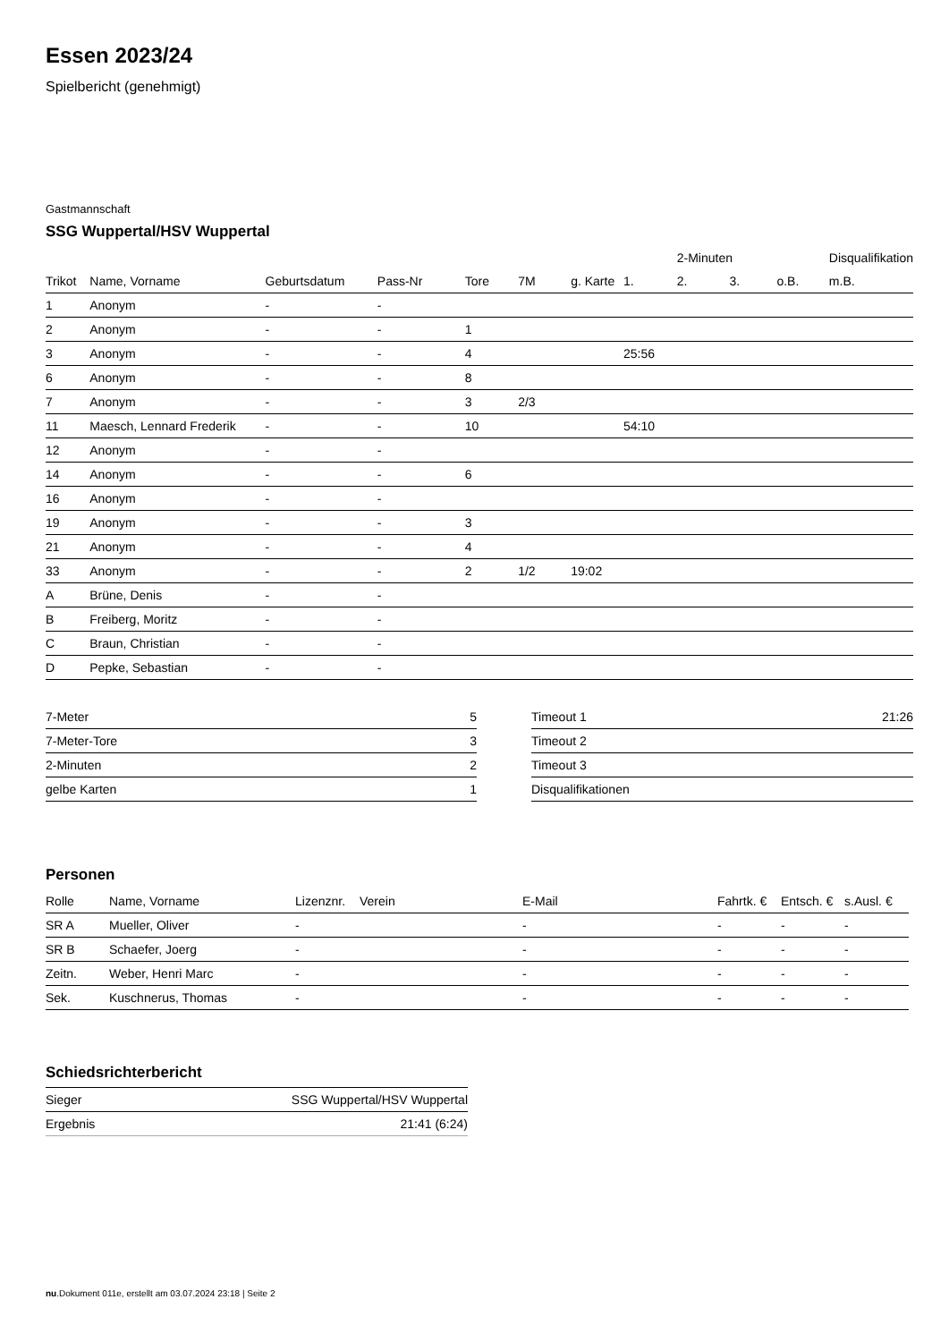Essen 2023/24
Spielbericht (genehmigt)
Gastmannschaft
SSG Wuppertal/HSV Wuppertal
| | | | | | | | | 2-Minuten | | | Disqualifikation |
| --- | --- | --- | --- | --- | --- | --- | --- | --- | --- | --- | --- |
| Trikot | Name, Vorname | Geburtsdatum | Pass-Nr | Tore | 7M | g. Karte | 1. | 2. | 3. | o.B. | m.B. |
| 1 | Anonym | - | - | | | | | | | | |
| 2 | Anonym | - | - | 1 | | | | | | | |
| 3 | Anonym | - | - | 4 | | | 25:56 | | | | |
| 6 | Anonym | - | - | 8 | | | | | | | |
| 7 | Anonym | - | - | 3 | 2/3 | | | | | | |
| 11 | Maesch, Lennard Frederik | - | - | 10 | | | 54:10 | | | | |
| 12 | Anonym | - | - | | | | | | | | |
| 14 | Anonym | - | - | 6 | | | | | | | |
| 16 | Anonym | - | - | | | | | | | | |
| 19 | Anonym | - | - | 3 | | | | | | | |
| 21 | Anonym | - | - | 4 | | | | | | | |
| 33 | Anonym | - | - | 2 | 1/2 | 19:02 | | | | | |
| A | Brüne, Denis | - | - | | | | | | | | |
| B | Freiberg, Moritz | - | - | | | | | | | | |
| C | Braun, Christian | - | - | | | | | | | | |
| D | Pepke, Sebastian | - | - | | | | | | | | |
| 7-Meter | 5 |
| 7-Meter-Tore | 3 |
| 2-Minuten | 2 |
| gelbe Karten | 1 |
| Timeout 1 | 21:26 |
| Timeout 2 | |
| Timeout 3 | |
| Disqualifikationen | |
Personen
| Rolle | Name, Vorname | Lizenznr. | Verein | E-Mail | Fahrtk. € | Entsch. € | s.Ausl. € |
| --- | --- | --- | --- | --- | --- | --- | --- |
| SR A | Mueller, Oliver | - | | - | - | - | - |
| SR B | Schaefer, Joerg | - | | - | - | - | - |
| Zeitn. | Weber, Henri Marc | - | | - | - | - | - |
| Sek. | Kuschnerus, Thomas | - | | - | - | - | - |
Schiedsrichterbericht
| Sieger | SSG Wuppertal/HSV Wuppertal |
| Ergebnis | 21:41 (6:24) |
nu.Dokument 011e, erstellt am 03.07.2024 23:18 | Seite 2